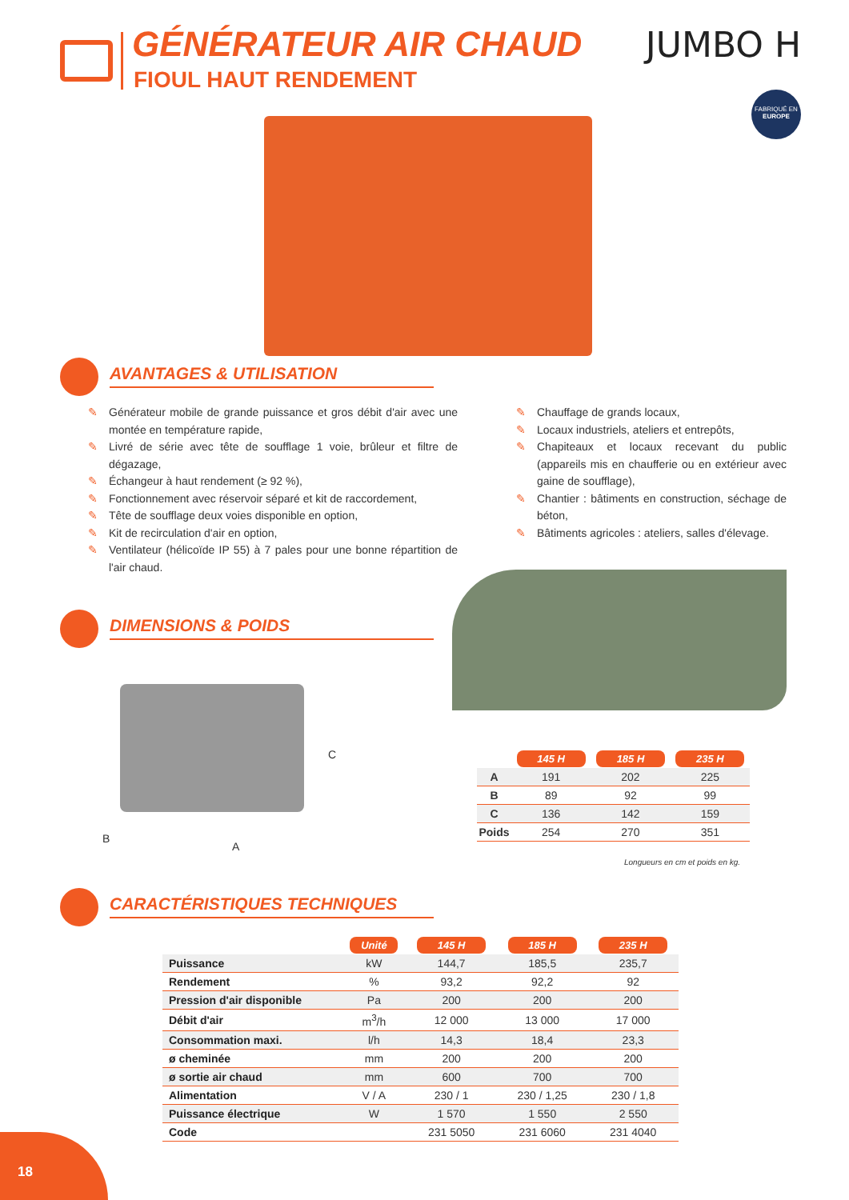GÉNÉRATEUR AIR CHAUD
FIOUL HAUT RENDEMENT
JUMBO H
FABRIQUÉ EN
EUROPE
AVANTAGES & UTILISATION
✎ Générateur mobile de grande puissance et gros débit d'air avec une montée en température rapide,
✎ Livré de série avec tête de soufflage 1 voie, brûleur et filtre de dégazage,
✎ Échangeur à haut rendement (≥ 92 %),
✎ Fonctionnement avec réservoir séparé et kit de raccordement,
✎ Tête de soufflage deux voies disponible en option,
✎ Kit de recirculation d'air en option,
✎ Ventilateur (hélicoïde IP 55) à 7 pales pour une bonne répartition de l'air chaud.
✎ Chauffage de grands locaux,
✎ Locaux industriels, ateliers et entrepôts,
✎ Chapiteaux et locaux recevant du public (appareils mis en chaufferie ou en extérieur avec gaine de soufflage),
✎ Chantier : bâtiments en construction, séchage de béton,
✎ Bâtiments agricoles : ateliers, salles d'élevage.
DIMENSIONS & POIDS
C
B
A
| | 145 H | 185 H | 235 H |
| --- | --- | --- | --- |
| A | 191 | 202 | 225 |
| B | 89 | 92 | 99 |
| C | 136 | 142 | 159 |
| Poids | 254 | 270 | 351 |
Longueurs en cm et poids en kg.
CARACTÉRISTIQUES TECHNIQUES
| | Unité | 145 H | 185 H | 235 H |
| --- | --- | --- | --- | --- |
| Puissance | kW | 144,7 | 185,5 | 235,7 |
| Rendement | % | 93,2 | 92,2 | 92 |
| Pression d'air disponible | Pa | 200 | 200 | 200 |
| Débit d'air | m<sup>3</sup>/h | 12 000 | 13 000 | 17 000 |
| Consommation maxi. | l/h | 14,3 | 18,4 | 23,3 |
| ø cheminée | mm | 200 | 200 | 200 |
| ø sortie air chaud | mm | 600 | 700 | 700 |
| Alimentation | V / A | 230 / 1 | 230 / 1,25 | 230 / 1,8 |
| Puissance électrique | W | 1 570 | 1 550 | 2 550 |
| Code | | 231 5050 | 231 6060 | 231 4040 |
18